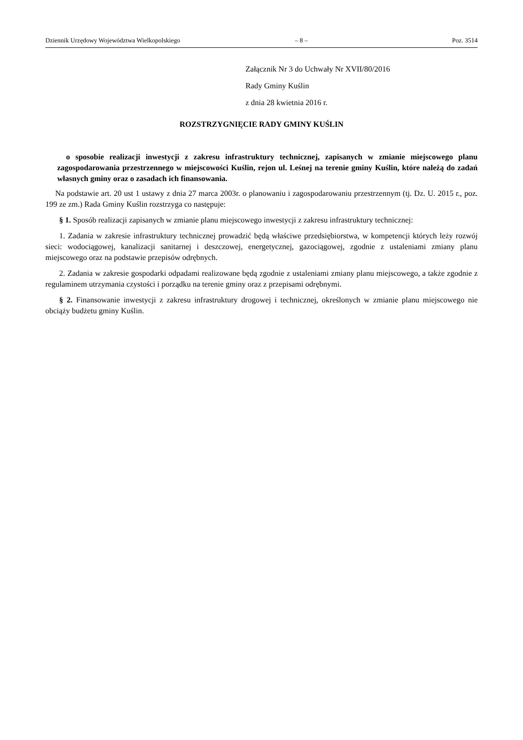Dziennik Urzędowy Województwa Wielkopolskiego – 8 – Poz. 3514
Załącznik Nr 3 do Uchwały Nr XVII/80/2016
Rady Gminy Kuślin
z dnia 28 kwietnia 2016 r.
ROZSTRZYGNIĘCIE RADY GMINY KUŚLIN
o sposobie realizacji inwestycji z zakresu infrastruktury technicznej, zapisanych w zmianie miejscowego planu zagospodarowania przestrzennego w miejscowości Kuślin, rejon ul. Leśnej na terenie gminy Kuślin, które należą do zadań własnych gminy oraz o zasadach ich finansowania.
Na podstawie art. 20 ust 1 ustawy z dnia 27 marca 2003r. o planowaniu i zagospodarowaniu przestrzennym (tj. Dz. U. 2015 r., poz. 199 ze zm.) Rada Gminy Kuślin rozstrzyga co następuje:
§ 1. Sposób realizacji zapisanych w zmianie planu miejscowego inwestycji z zakresu infrastruktury technicznej:
1. Zadania w zakresie infrastruktury technicznej prowadzić będą właściwe przedsiębiorstwa, w kompetencji których leży rozwój sieci: wodociągowej, kanalizacji sanitarnej i deszczowej, energetycznej, gazociągowej, zgodnie z ustaleniami zmiany planu miejscowego oraz na podstawie przepisów odrębnych.
2. Zadania w zakresie gospodarki odpadami realizowane będą zgodnie z ustaleniami zmiany planu miejscowego, a także zgodnie z regulaminem utrzymania czystości i porządku na terenie gminy oraz z przepisami odrębnymi.
§ 2. Finansowanie inwestycji z zakresu infrastruktury drogowej i technicznej, określonych w zmianie planu miejscowego nie obciąży budżetu gminy Kuślin.